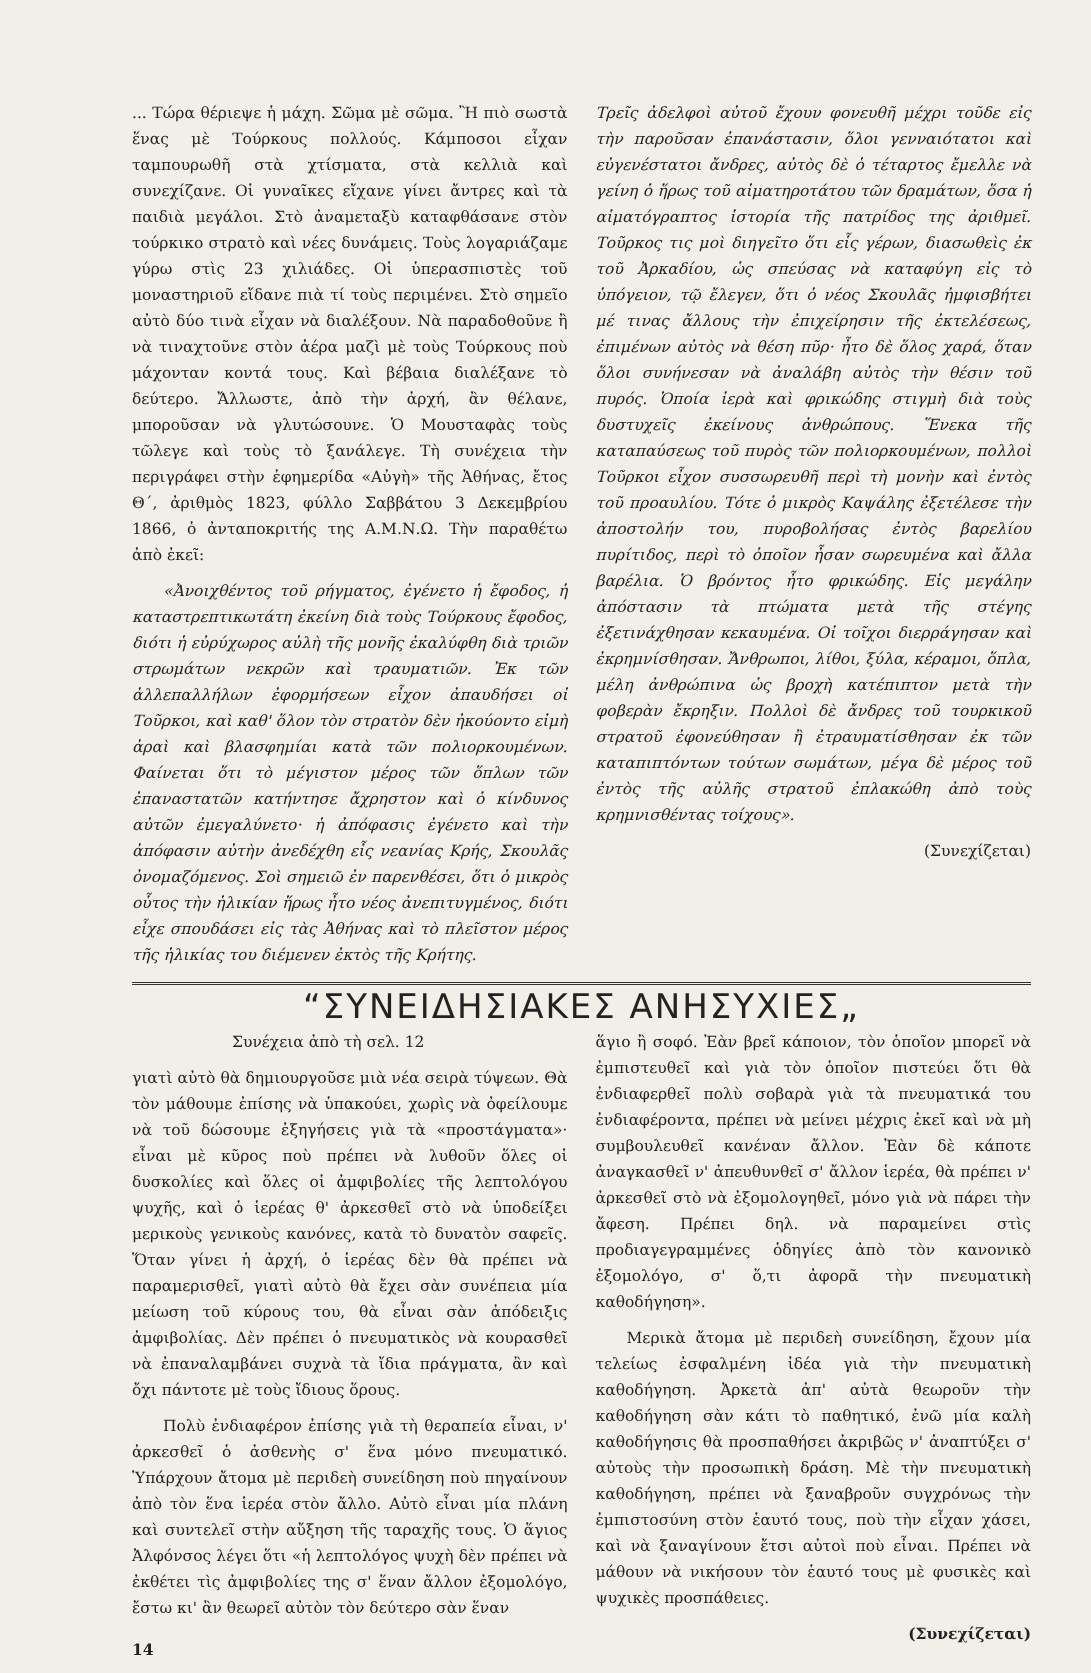... Τώρα θέριεψε ἡ μάχη. Σῶμα μὲ σῶμα. Ἢ πιὸ σωστὰ ἕνας μὲ Τούρκους πολλούς. Κάμποσοι εἶχαν ταμπουρωθῆ στὰ χτίσματα, στὰ κελλιὰ καὶ συνεχίζανε. Οἱ γυναῖκες εἴχανε γίνει ἄντρες καὶ τὰ παιδιὰ μεγάλοι. Στὸ ἀναμεταξὺ καταφθάσανε στὸν τούρκικο στρατὸ καὶ νέες δυνάμεις. Τοὺς λογαριάζαμε γύρω στὶς 23 χιλιάδες. Οἱ ὑπερασπιστὲς τοῦ μοναστηριοῦ εἴδανε πιὰ τί τοὺς περιμένει. Στὸ σημεῖο αὐτὸ δύο τινὰ εἶχαν νὰ διαλέξουν. Νὰ παραδοθοῦνε ἢ νὰ τιναχτοῦνε στὸν ἀέρα μαζὶ μὲ τοὺς Τούρκους ποὺ μάχονταν κοντά τους. Καὶ βέβαια διαλέξανε τὸ δεύτερο. Ἄλλωστε, ἀπὸ τὴν ἀρχή, ἂν θέλανε, μποροῦσαν νὰ γλυτώσουνε. Ὁ Μουσταφὰς τοὺς τῶλεγε καὶ τοὺς τὸ ξανάλεγε. Τὴ συνέχεια τὴν περιγράφει στὴν ἐφημερίδα «Αὐγὴ» τῆς Ἀθήνας, ἔτος Θ΄, ἀριθμὸς 1823, φύλλο Σαββάτου 3 Δεκεμβρίου 1866, ὁ ἀνταποκριτής της Α.Μ.Ν.Ω. Τὴν παραθέτω ἀπὸ ἐκεῖ:
«Ἀνοιχθέντος τοῦ ρήγματος, ἐγένετο ἡ ἔφοδος, ἡ καταστρεπτικωτάτη ἐκείνη διὰ τοὺς Τούρκους ἔφοδος, διότι ἡ εὐρύχωρος αὐλὴ τῆς μονῆς ἐκαλύφθη διὰ τριῶν στρωμάτων νεκρῶν καὶ τραυματιῶν. Ἐκ τῶν ἀλλεπαλλήλων ἐφορμήσεων εἶχον ἀπαυδήσει οἱ Τοῦρκοι, καὶ καθ' ὅλον τὸν στρατὸν δὲν ἠκούοντο εἰμὴ ἀραὶ καὶ βλασφημίαι κατὰ τῶν πολιορκουμένων. Φαίνεται ὅτι τὸ μέγιστον μέρος τῶν ὅπλων τῶν ἐπαναστατῶν κατήντησε ἄχρηστον καὶ ὁ κίνδυνος αὐτῶν ἐμεγαλύνετο· ἡ ἀπόφασις ἐγένετο καὶ τὴν ἀπόφασιν αὐτὴν ἀνεδέχθη εἷς νεανίας Κρής, Σκουλᾶς ὀνομαζόμενος. Σοὶ σημειῶ ἐν παρενθέσει, ὅτι ὁ μικρὸς οὗτος τὴν ἡλικίαν ἥρως ἦτο νέος ἀνεπιτυγμένος, διότι εἶχε σπουδάσει εἰς τὰς Ἀθήνας καὶ τὸ πλεῖστον μέρος τῆς ἡλικίας του διέμενεν ἐκτὸς τῆς Κρήτης.
Τρεῖς ἀδελφοὶ αὐτοῦ ἔχουν φονευθῆ μέχρι τοῦδε εἰς τὴν παροῦσαν ἐπανάστασιν, ὅλοι γενναιότατοι καὶ εὐγενέστατοι ἄνδρες, αὐτὸς δὲ ὁ τέταρτος ἔμελλε νὰ γείνη ὁ ἥρως τοῦ αἱματηροτάτου τῶν δραμάτων, ὅσα ἡ αἱματόγραπτος ἱστορία τῆς πατρίδος της ἀριθμεῖ. Τοῦρκος τις μοὶ διηγεῖτο ὅτι εἷς γέρων, διασωθεὶς ἐκ τοῦ Ἀρκαδίου, ὡς σπεύσας νὰ καταφύγη εἰς τὸ ὑπόγειον, τῷ ἔλεγεν, ὅτι ὁ νέος Σκουλᾶς ἠμφισβήτει μέ τινας ἄλλους τὴν ἐπιχείρησιν τῆς ἐκτελέσεως, ἐπιμένων αὐτὸς νὰ θέση πῦρ· ἦτο δὲ ὅλος χαρά, ὅταν ὅλοι συνήνεσαν νὰ ἀναλάβη αὐτὸς τὴν θέσιν τοῦ πυρός. Ὁποία ἱερὰ καὶ φρικώδης στιγμὴ διὰ τοὺς δυστυχεῖς ἐκείνους ἀνθρώπους. Ἕνεκα τῆς καταπαύσεως τοῦ πυρὸς τῶν πολιορκουμένων, πολλοὶ Τοῦρκοι εἶχον συσσωρευθῆ περὶ τὴ μονὴν καὶ ἐντὸς τοῦ προαυλίου. Τότε ὁ μικρὸς Καψάλης ἐξετέλεσε τὴν ἀποστολήν του, πυροβολήσας ἐντὸς βαρελίου πυρίτιδος, περὶ τὸ ὁποῖον ἦσαν σωρευμένα καὶ ἄλλα βαρέλια. Ὁ βρόντος ἦτο φρικώδης. Εἰς μεγάλην ἀπόστασιν τὰ πτώματα μετὰ τῆς στέγης ἐξετινάχθησαν κεκαυμένα. Οἱ τοῖχοι διερράγησαν καὶ ἐκρημνίσθησαν. Ἄνθρωποι, λίθοι, ξύλα, κέραμοι, ὅπλα, μέλη ἀνθρώπινα ὡς βροχὴ κατέπιπτον μετὰ τὴν φοβερὰν ἔκρηξιν. Πολλοὶ δὲ ἄνδρες τοῦ τουρκικοῦ στρατοῦ ἐφονεύθησαν ἢ ἐτραυματίσθησαν ἐκ τῶν καταπιπτόντων τούτων σωμάτων, μέγα δὲ μέρος τοῦ ἐντὸς τῆς αὐλῆς στρατοῦ ἐπλακώθη ἀπὸ τοὺς κρημνισθέντας τοίχους».
(Συνεχίζεται)
“ΣΥΝΕΙΔΗΣΙΑΚΕΣ ΑΝΗΣΥΧΙΕΣ„
Συνέχεια ἀπὸ τὴ σελ. 12
γιατὶ αὐτὸ θὰ δημιουργοῦσε μιὰ νέα σειρὰ τύψεων. Θὰ τὸν μάθουμε ἐπίσης νὰ ὑπακούει, χωρὶς νὰ ὀφείλουμε νὰ τοῦ δώσουμε ἐξηγήσεις γιὰ τὰ «προστάγματα»· εἶναι μὲ κῦρος ποὺ πρέπει νὰ λυθοῦν ὅλες οἱ δυσκολίες καὶ ὅλες οἱ ἀμφιβολίες τῆς λεπτολόγου ψυχῆς, καὶ ὁ ἱερέας θ' ἀρκεσθεῖ στὸ νὰ ὑποδείξει μερικοὺς γενικοὺς κανόνες, κατὰ τὸ δυνατὸν σαφεῖς. Ὅταν γίνει ἡ ἀρχή, ὁ ἱερέας δὲν θὰ πρέπει νὰ παραμερισθεῖ, γιατὶ αὐτὸ θὰ ἔχει σὰν συνέπεια μία μείωση τοῦ κύρους του, θὰ εἶναι σὰν ἀπόδειξις ἀμφιβολίας. Δὲν πρέπει ὁ πνευματικὸς νὰ κουρασθεῖ νὰ ἐπαναλαμβάνει συχνὰ τὰ ἴδια πράγματα, ἂν καὶ ὄχι πάντοτε μὲ τοὺς ἴδιους ὅρους.
Πολὺ ἐνδιαφέρον ἐπίσης γιὰ τὴ θεραπεία εἶναι, ν' ἀρκεσθεῖ ὁ ἀσθενὴς σ' ἕνα μόνο πνευματικό. Ὑπάρχουν ἄτομα μὲ περιδεὴ συνείδηση ποὺ πηγαίνουν ἀπὸ τὸν ἕνα ἱερέα στὸν ἄλλο. Αὐτὸ εἶναι μία πλάνη καὶ συντελεῖ στὴν αὔξηση τῆς ταραχῆς τους. Ὁ ἅγιος Ἀλφόνσος λέγει ὅτι «ἡ λεπτολόγος ψυχὴ δὲν πρέπει νὰ ἐκθέτει τὶς ἀμφιβολίες της σ' ἕναν ἄλλον ἐξομολόγο, ἔστω κι' ἂν θεωρεῖ αὐτὸν τὸν δεύτερο σὰν ἕναν
14
ἅγιο ἢ σοφό. Ἐὰν βρεῖ κάποιον, τὸν ὁποῖον μπορεῖ νὰ ἐμπιστευθεῖ καὶ γιὰ τὸν ὁποῖον πιστεύει ὅτι θὰ ἐνδιαφερθεῖ πολὺ σοβαρὰ γιὰ τὰ πνευματικά του ἐνδιαφέροντα, πρέπει νὰ μείνει μέχρις ἐκεῖ καὶ νὰ μὴ συμβουλευθεῖ κανέναν ἄλλον. Ἐὰν δὲ κάποτε ἀναγκασθεῖ ν' ἀπευθυνθεῖ σ' ἄλλον ἱερέα, θὰ πρέπει ν' ἀρκεσθεῖ στὸ νὰ ἐξομολογηθεῖ, μόνο γιὰ νὰ πάρει τὴν ἄφεση. Πρέπει δηλ. νὰ παραμείνει στὶς προδιαγεγραμμένες ὁδηγίες ἀπὸ τὸν κανονικὸ ἐξομολόγο, σ' ὅ,τι ἀφορᾶ τὴν πνευματικὴ καθοδήγηση».
Μερικὰ ἄτομα μὲ περιδεὴ συνείδηση, ἔχουν μία τελείως ἐσφαλμένη ἰδέα γιὰ τὴν πνευματικὴ καθοδήγηση. Ἀρκετὰ ἀπ' αὐτὰ θεωροῦν τὴν καθοδήγηση σὰν κάτι τὸ παθητικό, ἐνῶ μία καλὴ καθοδήγησις θὰ προσπαθήσει ἀκριβῶς ν' ἀναπτύξει σ' αὐτοὺς τὴν προσωπικὴ δράση. Μὲ τὴν πνευματικὴ καθοδήγηση, πρέπει νὰ ξαναβροῦν συγχρόνως τὴν ἐμπιστοσύνη στὸν ἑαυτό τους, ποὺ τὴν εἶχαν χάσει, καὶ νὰ ξαναγίνουν ἔτσι αὐτοὶ ποὺ εἶναι. Πρέπει νὰ μάθουν νὰ νικήσουν τὸν ἑαυτό τους μὲ φυσικὲς καὶ ψυχικὲς προσπάθειες.
(Συνεχίζεται)